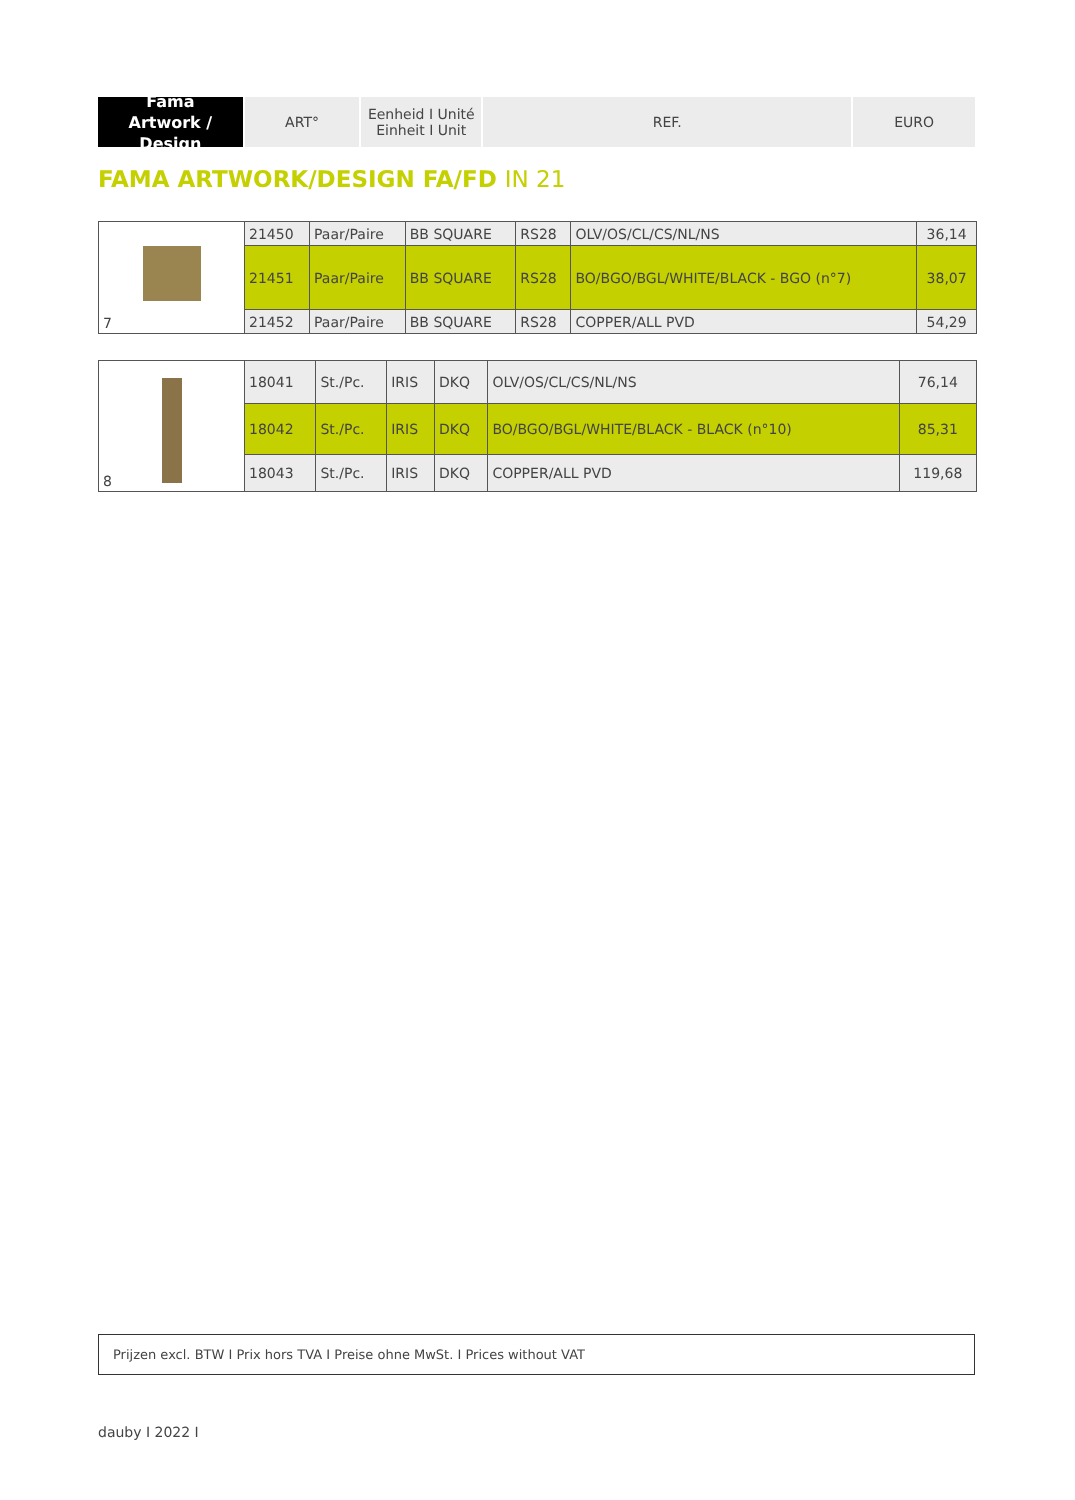Fama
Artwork / Design
ART° Eenheid I Unité
Einheit I Unit
REF. EURO
FAMA ARTWORK/DESIGN FA/FD IN 21
| 7 | 21450 | Paar/Paire | BB SQUARE | RS28 | OLV/OS/CL/CS/NL/NS | 36,14 |
| | 21451 | Paar/Paire | BB SQUARE | RS28 | BO/BGO/BGL/WHITE/BLACK - BGO (n°7) | 38,07 |
| | 21452 | Paar/Paire | BB SQUARE | RS28 | COPPER/ALL PVD | 54,29 |
| 8 | 18041 | St./Pc. | IRIS | DKQ | OLV/OS/CL/CS/NL/NS | 76,14 |
| | 18042 | St./Pc. | IRIS | DKQ | BO/BGO/BGL/WHITE/BLACK - BLACK (n°10) | 85,31 |
| | 18043 | St./Pc. | IRIS | DKQ | COPPER/ALL PVD | 119,68 |
Prijzen excl. BTW I Prix hors TVA I Preise ohne MwSt. I Prices without VAT
dauby I 2022 I